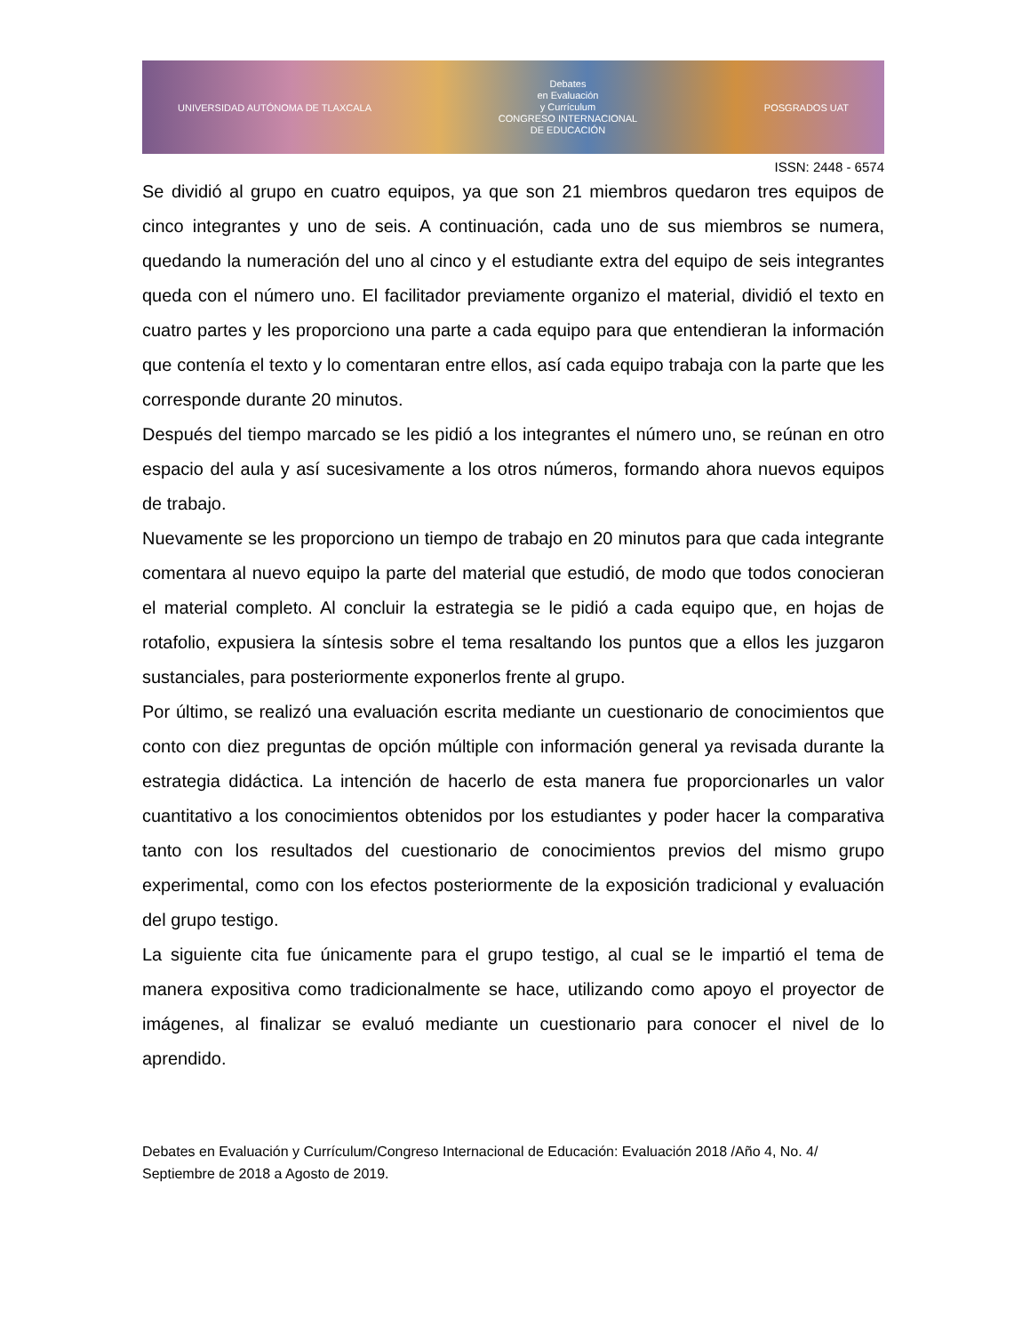UNIVERSIDAD AUTÓNOMA DE TLAXCALA
Debates
en Evaluación
y Currículum
CONGRESO INTERNACIONAL
DE EDUCACIÓN
POSGRADOS UAT
ISSN: 2448 - 6574
Se dividió al grupo en cuatro equipos, ya que son 21 miembros quedaron tres equipos de cinco integrantes y uno de seis. A continuación, cada uno de sus miembros se numera, quedando la numeración del uno al cinco y el estudiante extra del equipo de seis integrantes queda con el número uno. El facilitador previamente organizo el material, dividió el texto en cuatro partes y les proporciono una parte a cada equipo para que entendieran la información que contenía el texto y lo comentaran entre ellos, así cada equipo trabaja con la parte que les corresponde durante 20 minutos.
Después del tiempo marcado se les pidió a los integrantes el número uno, se reúnan en otro espacio del aula y así sucesivamente a los otros números, formando ahora nuevos equipos de trabajo.
Nuevamente se les proporciono un tiempo de trabajo en 20 minutos para que cada integrante comentara al nuevo equipo la parte del material que estudió, de modo que todos conocieran el material completo. Al concluir la estrategia se le pidió a cada equipo que, en hojas de rotafolio, expusiera la síntesis sobre el tema resaltando los puntos que a ellos les juzgaron sustanciales, para posteriormente exponerlos frente al grupo.
Por último, se realizó una evaluación escrita mediante un cuestionario de conocimientos que conto con diez preguntas de opción múltiple con información general ya revisada durante la estrategia didáctica. La intención de hacerlo de esta manera fue proporcionarles un valor cuantitativo a los conocimientos obtenidos por los estudiantes y poder hacer la comparativa tanto con los resultados del cuestionario de conocimientos previos del mismo grupo experimental, como con los efectos posteriormente de la exposición tradicional y evaluación del grupo testigo.
La siguiente cita fue únicamente para el grupo testigo, al cual se le impartió el tema de manera expositiva como tradicionalmente se hace, utilizando como apoyo el proyector de imágenes, al finalizar se evaluó mediante un cuestionario para conocer el nivel de lo aprendido.
Debates en Evaluación y Currículum/Congreso Internacional de Educación: Evaluación 2018 /Año 4, No. 4/ Septiembre de 2018 a Agosto de 2019.